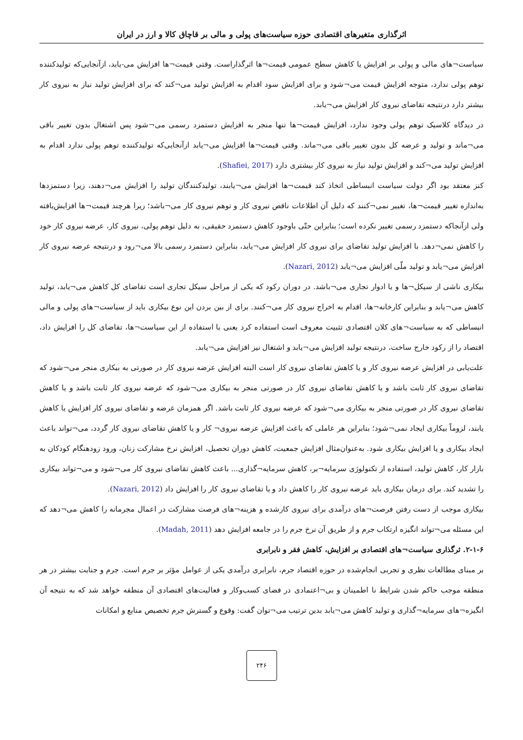اثرگذاری متغیرهای اقتصادی حوزه سیاست‌های پولی و مالی بر قاچاق کالا و ارز در ایران
سیاست¬های مالی و پولی بر افزایش یا کاهش سطح عمومی قیمت¬ها اثرگذاراست. وقتی قیمت¬ها افزایش می-یابد، ازآنجایی‌که تولیدکننده توهم پولی ندارد، متوجه افزایش قیمت می¬شود و برای افزایش سود اقدام به افزایش تولید می¬کند که برای افزایش تولید نیاز به نیروی کار بیشتر دارد درنتیجه تقاضای نیروی کار افزایش می¬یابد.
در دیدگاه کلاسیک توهم پولی وجود ندارد، افزایش قیمت¬ها تنها منجر به افزایش دستمزد رسمی می¬شود پس اشتغال بدون تغییر باقی می¬ماند و تولید و عرضه کل بدون تغییر باقی می¬ماند. وقتی قیمت¬ها افزایش می¬یابد ازآنجایی‌که تولیدکننده توهم پولی ندارد اقدام به افزایش تولید می¬کند و افزایش تولید نیاز به نیروی کار بیشتری دارد (Shafiei, 2017).
کنز معتقد بود اگر دولت سیاست انبساطی اتخاذ کند قیمت¬ها افزایش می¬یابند، تولیدکنندگان تولید را افزایش می¬دهند، زیرا دستمزدها به‌اندازه تغییر قیمت¬ها، تغییر نمی¬کنند که دلیل آن اطلاعات ناقص نیروی کار و توهم نیروی کار می¬باشد؛ زیرا هرچند قیمت¬ها افزایش‌یافته ولی ازآنجاکه دستمزد رسمی تغییر نکرده است؛ بنابراین حتّی باوجود کاهش دستمزد حقیقی، به دلیل توهم پولی، نیروی کار، عرضه نیروی کار خود را کاهش نمی¬دهد. با افزایش تولید تقاضای برای نیروی کار افزایش می¬یابد، بنابراین دستمزد رسمی بالا می¬رود و درنتیجه عرضه نیروی کار افزایش می¬یابد و تولید ملّی افزایش می¬یابد (Nazari, 2012).
بیکاری ناشی از سیکل¬ها و یا ادوار تجاری می¬باشد. در دوران رکود که یکی از مراحل سیکل تجاری است تقاضای کل کاهش می¬یابد، تولید کاهش می¬یابد و بنابراین کارخانه¬ها، اقدام به اخراج نیروی کار می¬کنند. برای از بین بردن این نوع بیکاری باید از سیاست¬های پولی و مالی انبساطی که به سیاست¬های کلان اقتصادی تثبیت معروف است استفاده کرد یعنی با استفاده از این سیاست¬ها، تقاضای کل را افزایش داد، اقتصاد را از رکود خارج ساخت، درنتیجه تولید افزایش می¬یابد و اشتغال نیز افزایش می¬یابد.
علت‌یابی در افزایش عرضه نیروی کار و یا کاهش تقاضای نیروی کار است البته افزایش عرضه نیروی کار در صورتی به بیکاری منجر می¬شود که تقاضای نیروی کار ثابت باشد و یا کاهش تقاضای نیروی کار در صورتی منجر به بیکاری می¬شود که عرضه نیروی کار ثابت باشد و یا کاهش تقاضای نیروی کار در صورتی منجر به بیکاری می¬شود که عرضه نیروی کار ثابت باشد. اگر همزمان عرضه و تقاضای نیروی کار افزایش یا کاهش یابند، لزوماً بیکاری ایجاد نمی¬شود؛ بنابراین هر عاملی که باعث افزایش عرضه نیروی¬ کار و یا کاهش تقاضای نیروی کار گردد، می¬تواند باعث ایجاد بیکاری و یا افزایش بیکاری شود. به‌عنوان‌مثال افزایش جمعیت، کاهش دوران تحصیل، افزایش نرخ مشارکت زنان، ورود زودهنگام کودکان به بازار کار، کاهش تولید، استفاده از تکنولوژی سرمایه¬بر، کاهش سرمایه¬گذاری... باعث کاهش تقاضای نیروی کار می¬شود و می¬تواند بیکاری را تشدید کند. برای درمان بیکاری باید عرضه نیروی کار را کاهش داد و یا تقاضای نیروی کار را افزایش داد (Nazari, 2012).
بیکاری موجب از دست رفتن فرصت¬های درآمدی برای نیروی کارشده و هزینه¬های فرصت مشارکت در اعمال مجرمانه را کاهش می¬دهد که این مسئله می¬تواند انگیزه ارتکاب جرم و از طریق آن نرخ جرم را در جامعه افزایش دهد (Madah, 2011).
۲-۱-۶. ثرگذاری سیاست¬های اقتصادی بر افزایش، کاهش فقر و نابرابری
بر مبنای مطالعات نظری و تجربی انجام‌شده در حوزه اقتصاد جرم، نابرابری درآمدی یکی از عوامل مؤثر بر جرم است. جرم و جنایت بیشتر در هر منطقه موجب حاکم شدن شرایط نا اطمینان و بی¬اعتمادی در فضای کسب‌وکار و فعالیت‌های اقتصادی آن منطقه خواهد شد که به نتیجه آن انگیزه¬های سرمایه¬گذاری و تولید کاهش می¬یابد بدین ترتیب می¬توان گفت: وقوع و گسترش جرم تخصیص منابع و امکانات
۲۴۶